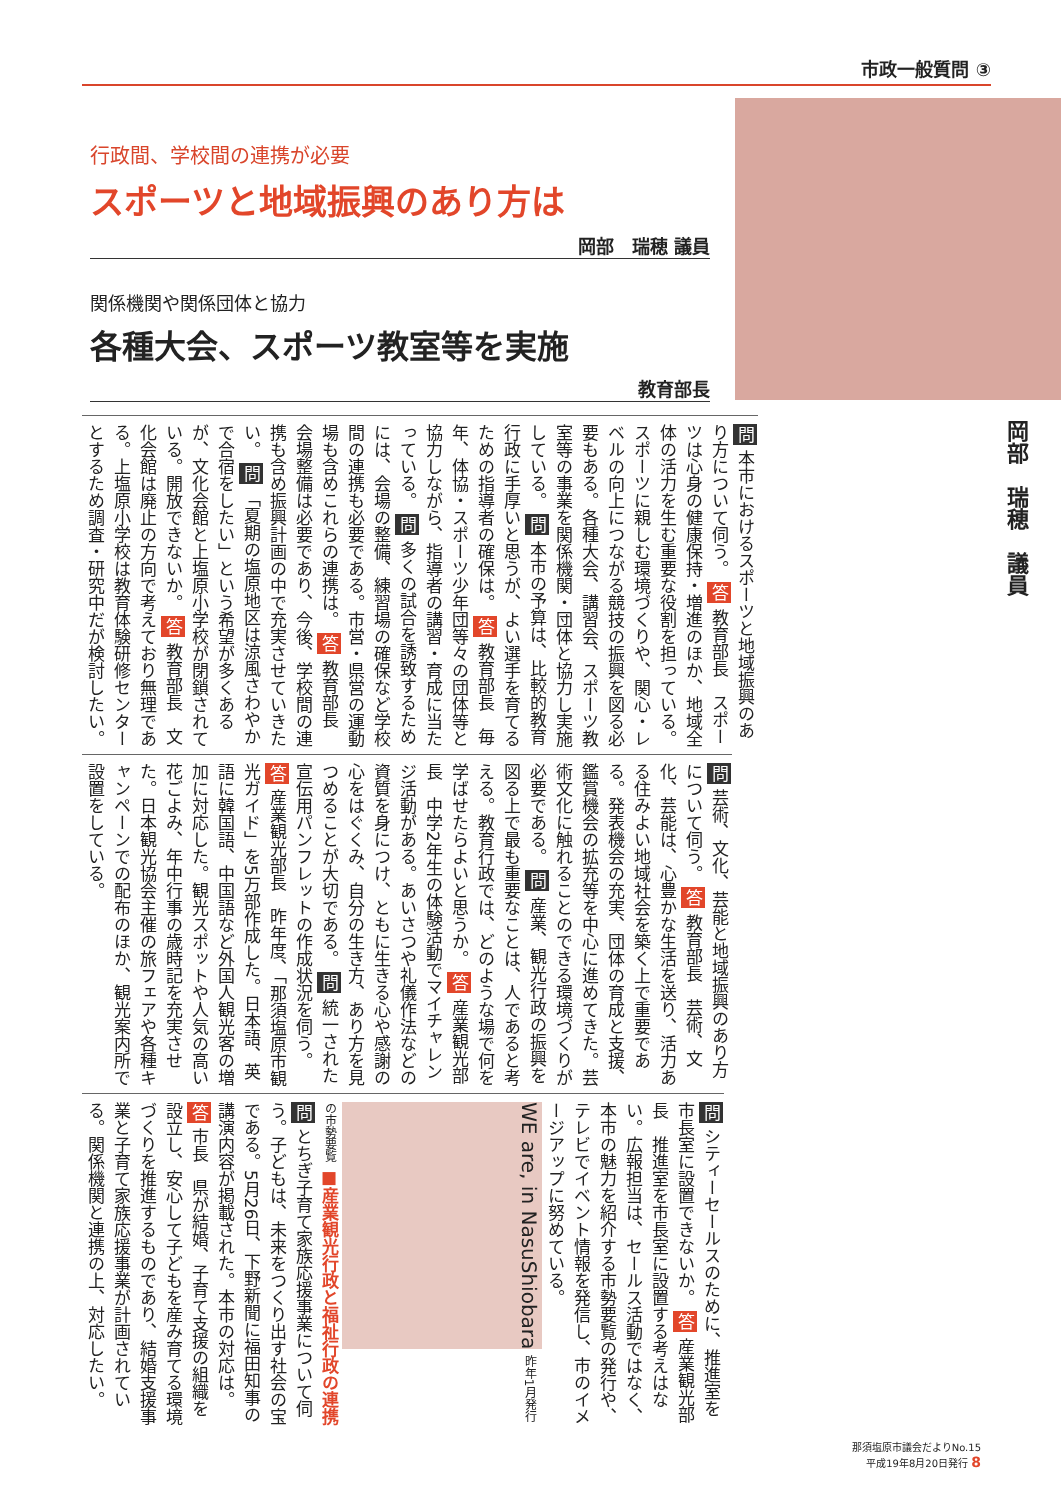市政一般質問 ③
行政間、学校間の連携が必要
スポーツと地域振興のあり方は
岡部　瑞穂 議員
関係機関や関係団体と協力
各種大会、スポーツ教室等を実施
教育部長
岡部　瑞穂　議員
問 本市におけるスポーツと地域振興のあり方について伺う。 答 教育部長　スポーツは心身の健康保持・増進のほか、地域全体の活力を生む重要な役割を担っている。スポーツに親しむ環境づくりや、関心・レベルの向上につながる競技の振興を図る必要もある。各種大会、講習会、スポーツ教室等の事業を関係機関・団体と協力し実施している。 問 本市の予算は、比較的教育行政に手厚いと思うが、よい選手を育てるための指導者の確保は。 答 教育部長　毎年、体協・スポーツ少年団等々の団体等と協力しながら、指導者の講習・育成に当たっている。 問 多くの試合を誘致するためには、会場の整備、練習場の確保など学校間の連携も必要である。市営・県営の運動場も含めこれらの連携は。 答 教育部長　会場整備は必要であり、今後、学校間の連携も含め振興計画の中で充実させていきたい。 問 「夏期の塩原地区は涼風さわやかで合宿をしたい」という希望が多くあるが、文化会館と上塩原小学校が閉鎖されている。開放できないか。 答 教育部長　文化会館は廃止の方向で考えており無理である。上塩原小学校は教育体験研修センターとするため調査・研究中だが検討したい。
問 芸術、文化、芸能と地域振興のあり方について伺う。 答 教育部長　芸術、文化、芸能は、心豊かな生活を送り、活力ある住みよい地域社会を築く上で重要である。発表機会の充実、団体の育成と支援、鑑賞機会の拡充等を中心に進めてきた。芸術文化に触れることのできる環境づくりが必要である。 問 産業、観光行政の振興を図る上で最も重要なことは、人であると考える。教育行政では、どのような場で何を学ばせたらよいと思うか。 答 産業観光部長　中学2年生の体験活動でマイチャレンジ活動がある。あいさつや礼儀作法などの資質を身につけ、ともに生きる心や感謝の心をはぐくみ、自分の生き方、あり方を見つめることが大切である。 問 統一された宣伝用パンフレットの作成状況を伺う。 答 産業観光部長　昨年度、「那須塩原市観光ガイド」を5万部作成した。日本語、英語に韓国語、中国語など外国人観光客の増加に対応した。観光スポットや人気の高い花ごよみ、年中行事の歳時記を充実させた。日本観光協会主催の旅フェアや各種キャンペーンでの配布のほか、観光案内所で設置をしている。
問 シティーセールスのために、推進室を市長室に設置できないか。 答 産業観光部長　推進室を市長室に設置する考えはない。広報担当は、セールス活動ではなく、本市の魅力を紹介する市勢要覧の発行や、テレビでイベント情報を発信し、市のイメージアップに努めている。 WE are, in NasuShiobara 昨年1月発行の市勢要覧 ■産業観光行政と福祉行政の連携 問 とちぎ子育て家族応援事業について伺う。子どもは、未来をつくり出す社会の宝である。5月26日、下野新聞に福田知事の講演内容が掲載された。本市の対応は。 答 市長　県が結婚、子育て支援の組織を設立し、安心して子どもを産み育てる環境づくりを推進するものであり、結婚支援事業と子育て家族応援事業が計画されている。関係機関と連携の上、対応したい。
那須塩原市議会だよりNo.15
平成19年8月20日発行 8